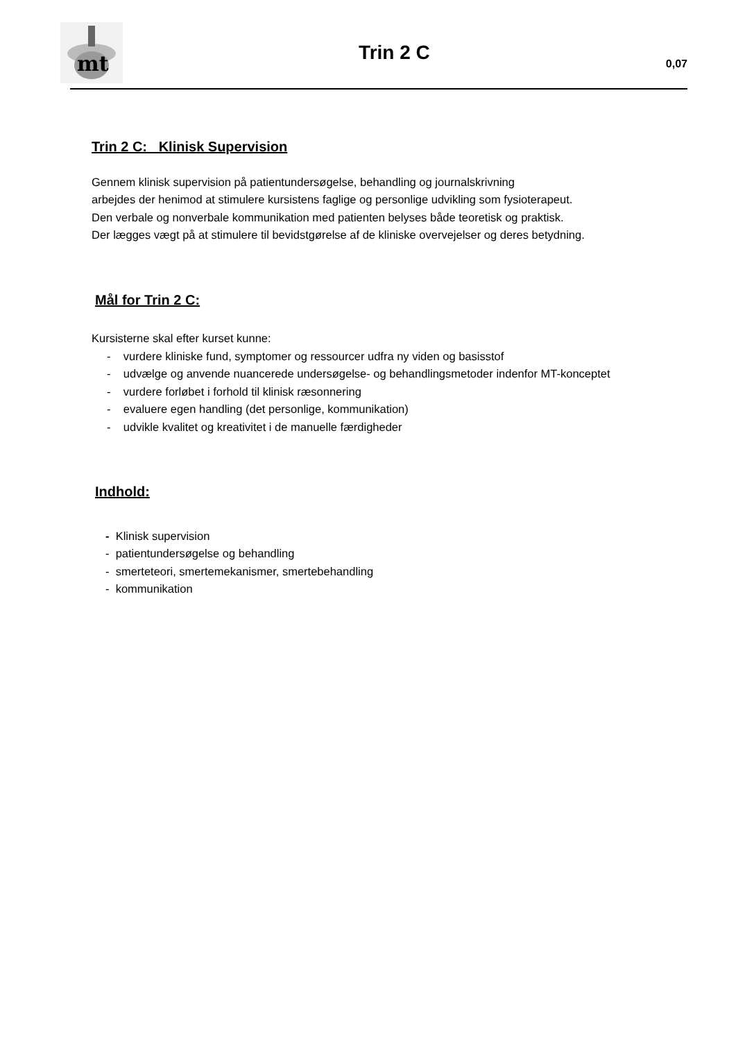mt
Trin 2 C
0,07
Trin 2 C: Klinisk Supervision
Gennem klinisk supervision på patientundersøgelse, behandling og journalskrivning
arbejdes der henimod at stimulere kursistens faglige og personlige udvikling som fysioterapeut.
Den verbale og nonverbale kommunikation med patienten belyses både teoretisk og praktisk.
Der lægges vægt på at stimulere til bevidstgørelse af de kliniske overvejelser og deres betydning.
Mål for Trin 2 C:
Kursisterne skal efter kurset kunne:
- vurdere kliniske fund, symptomer og ressourcer udfra ny viden og basisstof
- udvælge og anvende nuancerede undersøgelse- og behandlingsmetoder indenfor MT-konceptet
- vurdere forløbet i forhold til klinisk ræsonnering
- evaluere egen handling (det personlige, kommunikation)
- udvikle kvalitet og kreativitet i de manuelle færdigheder
Indhold:
- Klinisk supervision
- patientundersøgelse og behandling
- smerteteori, smertemekanismer, smertebehandling
- kommunikation